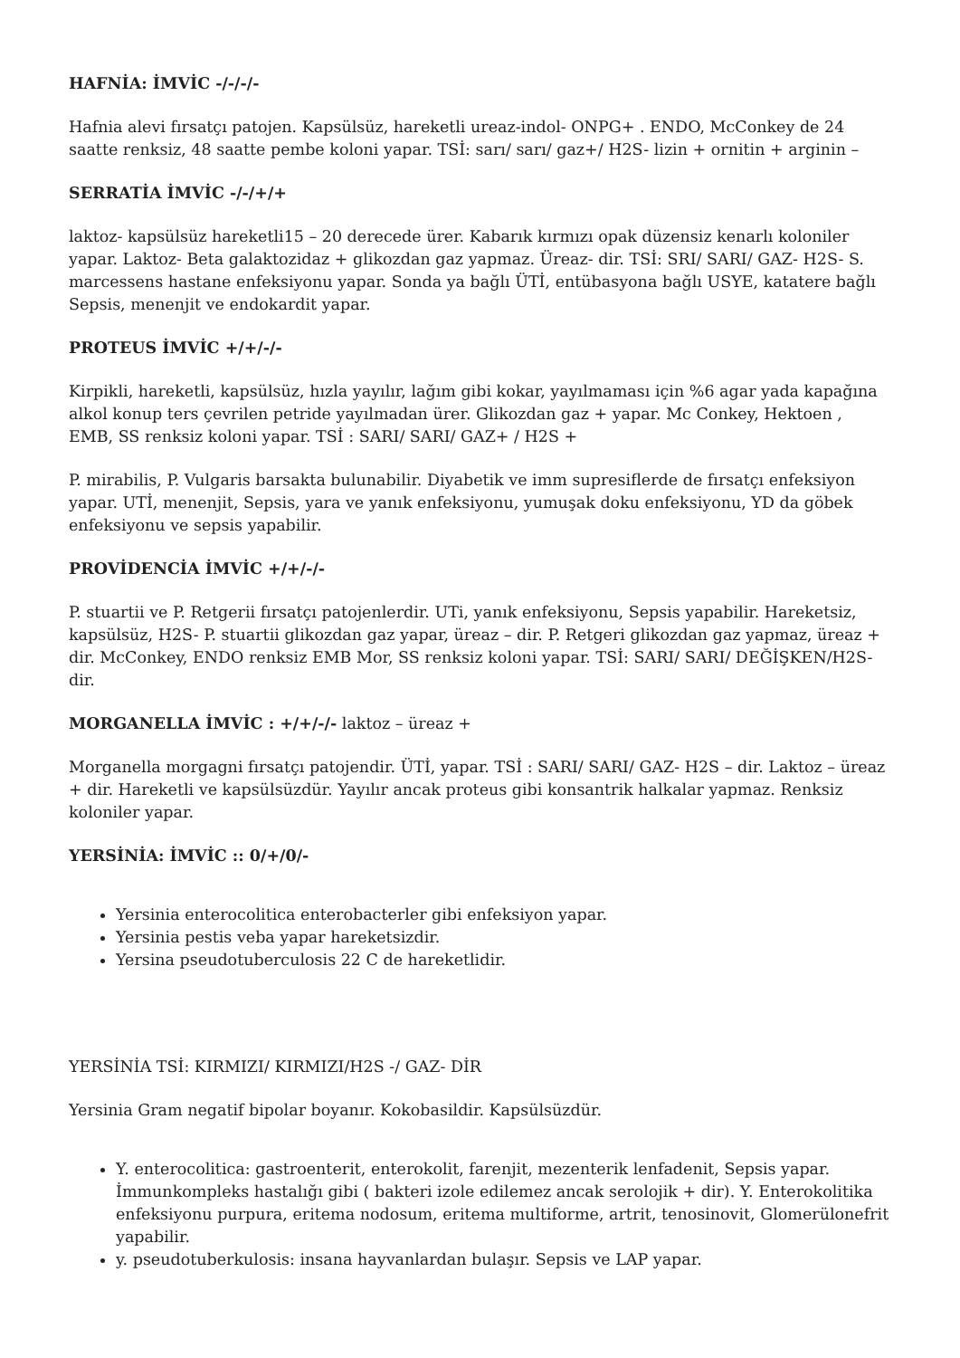HAFNİA: İMVİC -/-/-/-
Hafnia alevi fırsatçı patojen. Kapsülsüz, hareketli ureaz-indol- ONPG+ . ENDO, McConkey de 24 saatte renksiz, 48 saatte pembe koloni yapar. TSİ: sarı/ sarı/ gaz+/ H2S- lizin + ornitin + arginin –
SERRATİA İMVİC -/-/+/+
laktoz- kapsülsüz hareketli15 – 20 derecede ürer. Kabarık kırmızı opak düzensiz kenarlı koloniler yapar. Laktoz- Beta galaktozidaz + glikozdan gaz yapmaz. Üreaz- dir. TSİ: SRI/ SARI/ GAZ- H2S- S. marcessens hastane enfeksiyonu yapar. Sonda ya bağlı ÜTİ, entübasyona bağlı USYE, katatere bağlı Sepsis, menenjit ve endokardit yapar.
PROTEUS İMVİC +/+/-/-
Kirpikli, hareketli, kapsülsüz, hızla yayılır, lağım gibi kokar, yayılmaması için %6 agar yada kapağına alkol konup ters çevrilen petride yayılmadan ürer. Glikozdan gaz + yapar. Mc Conkey, Hektoen , EMB, SS renksiz koloni yapar. TSİ : SARI/ SARI/ GAZ+ / H2S +
P. mirabilis, P. Vulgaris barsakta bulunabilir. Diyabetik ve imm supresiflerde de fırsatçı enfeksiyon yapar. UTİ, menenjit, Sepsis, yara ve yanık enfeksiyonu, yumuşak doku enfeksiyonu, YD da göbek enfeksiyonu ve sepsis yapabilir.
PROVİDENCİA İMVİC +/+/-/-
P. stuartii ve P. Retgerii fırsatçı patojenlerdir. UTi, yanık enfeksiyonu, Sepsis yapabilir. Hareketsiz, kapsülsüz, H2S- P. stuartii glikozdan gaz yapar, üreaz – dir. P. Retgeri glikozdan gaz yapmaz, üreaz + dir. McConkey, ENDO renksiz EMB Mor, SS renksiz koloni yapar. TSİ: SARI/ SARI/ DEĞİŞKEN/H2S- dir.
MORGANELLA İMVİC : +/+/-/- laktoz – üreaz +
Morganella morgagni fırsatçı patojendir. ÜTİ, yapar. TSİ : SARI/ SARI/ GAZ- H2S – dir. Laktoz – üreaz + dir. Hareketli ve kapsülsüzdür. Yayılır ancak proteus gibi konsantrik halkalar yapmaz. Renksiz koloniler yapar.
YERSİNİA: İMVİC :: 0/+/0/-
Yersinia enterocolitica enterobacterler gibi enfeksiyon yapar.
Yersinia pestis veba yapar hareketsizdir.
Yersina pseudotuberculosis 22 C de hareketlidir.
YERSİNİA TSİ: KIRMIZI/ KIRMIZI/H2S -/ GAZ- DİR
Yersinia Gram negatif bipolar boyanır. Kokobasildir. Kapsülsüzdür.
Y. enterocolitica: gastroenterit, enterokolit, farenjit, mezenterik lenfadenit, Sepsis yapar. İmmunkompleks hastalığı gibi ( bakteri izole edilemez ancak serolojik + dir). Y. Enterokolitika enfeksiyonu purpura, eritema nodosum, eritema multiforme, artrit, tenosinovit, Glomerülonefrit yapabilir.
y. pseudotuberkulosis: insana hayvanlardan bulaşır. Sepsis ve LAP yapar.